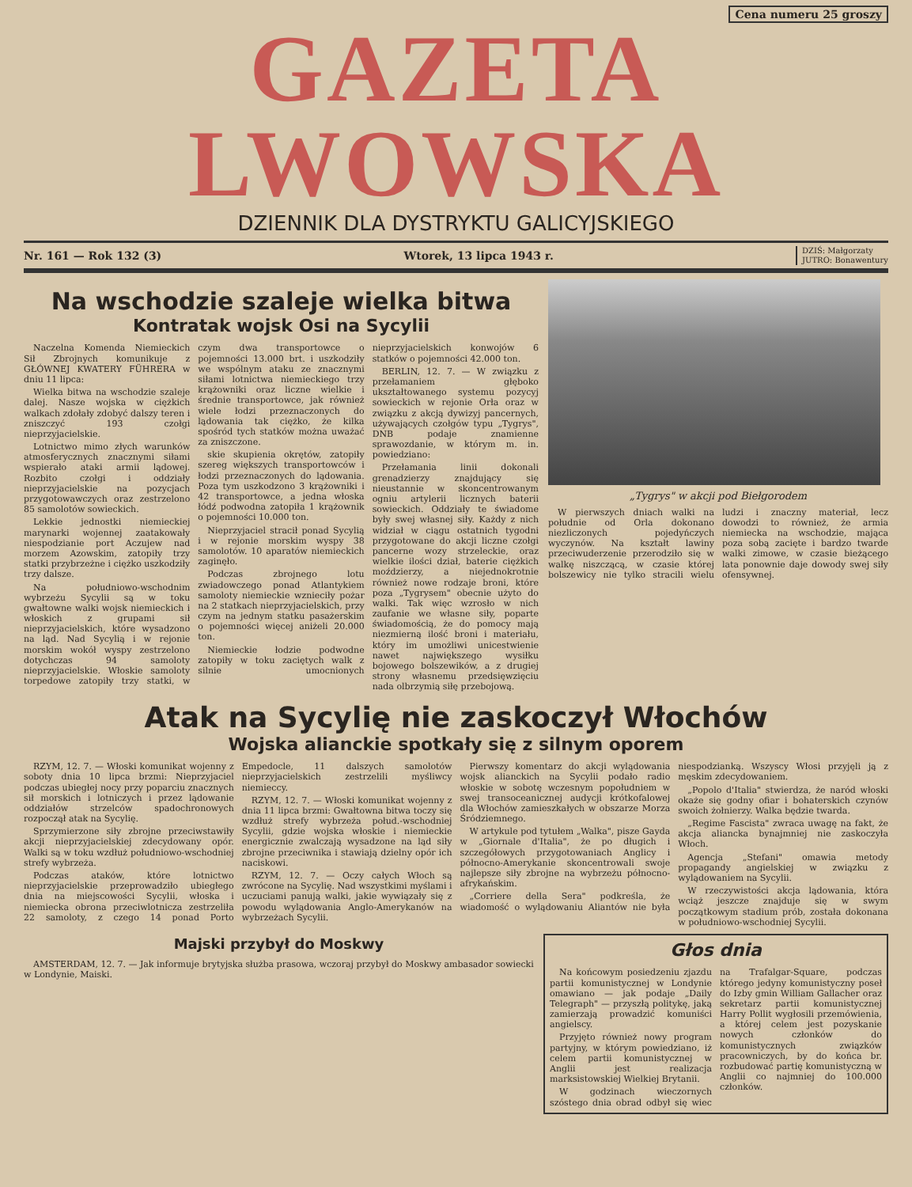Cena numeru 25 groszy
GAZETA LWOWSKA
DZIENNIK DLA DYSTRYKTU GALICYJSKIEGO
Nr. 161 — Rok 132 (3) Wtorek, 13 lipca 1943 r. DZIŚ: Małgorzaty
JUTRO: Bonawentury
Na wschodzie szaleje wielka bitwa
Kontratak wojsk Osi na Sycylii
Naczelna Komenda Niemieckich Sił Zbrojnych komunikuje z GŁÓWNEJ KWATERY FÜHRERA w dniu 11 lipca:
Wielka bitwa na wschodzie szaleje dalej. Nasze wojska w ciężkich walkach zdołały zdobyć dalszy teren i zniszczyć 193 czołgi nieprzyjacielskie.
Lotnictwo mimo złych warunków atmosferycznych znacznymi siłami wspierało ataki armii lądowej. Rozbito czołgi i oddziały nieprzyjacielskie na pozycjach przygotowawczych oraz zestrzelono 85 samolotów sowieckich.
Lekkie jednostki niemieckiej marynarki wojennej zaatakowały niespodzianie port Aczujew nad morzem Azowskim, zatopiły trzy statki przybrzeżne i ciężko uszkodziły trzy dalsze.
Na południowo-wschodnim wybrzeżu Sycylii są w toku gwałtowne walki wojsk niemieckich i włoskich z grupami sił nieprzyjacielskich, które wysadzono na ląd. Nad Sycylią i w rejonie morskim wokół wyspy zestrzelono dotychczas 94 samoloty nieprzyjacielskie. Włoskie samoloty torpedowe zatopiły trzy statki, w czym dwa transportowce o pojemności 13.000 brt. i uszkodziły we wspólnym ataku ze znacznymi siłami lotnictwa niemieckiego trzy krążowniki oraz liczne wielkie i średnie transportowce, jak również wiele łodzi przeznaczonych do lądowania tak ciężko, że kilka spośród tych statków można uważać za zniszczone.
skie skupienia okrętów, zatopiły szereg większych transportowców i łodzi przeznaczonych do lądowania. Poza tym uszkodzono 3 krążowniki i 42 transportowce, a jedna włoska łódź podwodna zatopiła 1 krążownik o pojemności 10.000 ton.
Nieprzyjaciel stracił ponad Sycylią i w rejonie morskim wyspy 38 samolotów. 10 aparatów niemieckich zaginęło.
Podczas zbrojnego lotu zwiadowczego ponad Atlantykiem samoloty niemieckie wznieciły pożar na 2 statkach nieprzyjacielskich, przy czym na jednym statku pasażerskim o pojemności więcej aniżeli 20.000 ton.
Niemieckie łodzie podwodne zatopiły w toku zaciętych walk z silnie umocnionych nieprzyjacielskich konwojów 6 statków o pojemności 42.000 ton.
BERLIN, 12. 7. — W związku z przełamaniem głęboko ukształtowanego systemu pozycyj sowieckich w rejonie Orła oraz w związku z akcją dywizyj pancernych, używających czołgów typu „Tygrys", DNB podaje znamienne sprawozdanie, w którym m. in. powiedziano:
Przełamania linii dokonali grenadzierzy znajdujący się nieustannie w skoncentrowanym ogniu artylerii licznych baterii sowieckich. Oddziały te świadome były swej własnej siły. Każdy z nich widział w ciągu ostatnich tygodni przygotowane do akcji liczne czołgi pancerne wozy strzeleckie, oraz wielkie ilości dział, baterie ciężkich moździerzy, a niejednokrotnie również nowe rodzaje broni, które poza „Tygrysem" obecnie użyto do walki. Tak więc wzrosło w nich zaufanie we własne siły, poparte świadomością, że do pomocy mają niezmierną ilość broni i materiału, który im umożliwi unicestwienie nawet największego wysiłku bojowego bolszewików, a z drugiej strony własnemu przedsięwzięciu nada olbrzymią siłę przebojową.
„Tygrys" w akcji pod Biełgorodem
W pierwszych dniach walki na południe od Orla dokonano niezliczonych pojedyńczych wyczynów. Na kształt lawiny przeciwuderzenie przerodziło się w walkę niszczącą, w czasie której bolszewicy nie tylko stracili wielu ludzi i znaczny materiał, lecz dowodzi to również, że armia niemiecka na wschodzie, mająca poza sobą zacięte i bardzo twarde walki zimowe, w czasie bieżącego lata ponownie daje dowody swej siły ofensywnej.
Atak na Sycylię nie zaskoczył Włochów
Wojska alianckie spotkały się z silnym oporem
RZYM, 12. 7. — Włoski komunikat wojenny z soboty dnia 10 lipca brzmi: Nieprzyjaciel podczas ubiegłej nocy przy poparciu znacznych sił morskich i lotniczych i przez lądowanie oddziałów strzelców spadochronowych rozpoczął atak na Sycylię.
Sprzymierzone siły zbrojne przeciwstawiły akcji nieprzyjacielskiej zdecydowany opór. Walki są w toku wzdłuż południowo-wschodniej strefy wybrzeża.
Podczas ataków, które lotnictwo nieprzyjacielskie przeprowadziło ubiegłego dnia na miejscowości Sycylii, włoska i niemiecka obrona przeciwlotnicza zestrzeliła 22 samoloty, z czego 14 ponad Porto Empedocle, 11 dalszych samolotów nieprzyjacielskich zestrzelili myśliwcy niemieccy.
RZYM, 12. 7. — Włoski komunikat wojenny z dnia 11 lipca brzmi: Gwałtowna bitwa toczy się wzdłuż strefy wybrzeża połud.-wschodniej Sycylii, gdzie wojska włoskie i niemieckie energicznie zwalczają wysadzone na ląd siły zbrojne przeciwnika i stawiają dzielny opór ich naciskowi.
RZYM, 12. 7. — Oczy całych Włoch są zwrócone na Sycylię. Nad wszystkimi myślami i uczuciami panują walki, jakie wywiązały się z powodu wylądowania Anglo-Amerykanów na wybrzeżach Sycylii.
Pierwszy komentarz do akcji wylądowania wojsk alianckich na Sycylii podało radio włoskie w sobotę wczesnym popołudniem w swej transoceanicznej audycji krótkofalowej dla Włochów zamieszkałych w obszarze Morza Śródziemnego.
W artykule pod tytułem „Walka", pisze Gayda w „Giornale d'Italia", że po długich i szczegółowych przygotowaniach Anglicy i północno-Amerykanie skoncentrowali swoje najlepsze siły zbrojne na wybrzeżu północno-afrykańskim.
„Corriere della Sera" podkreśla, że wiadomość o wylądowaniu Aliantów nie była niespodzianką. Wszyscy Włosi przyjęli ją z męskim zdecydowaniem.
„Popolo d'Italia" stwierdza, że naród włoski okaże się godny ofiar i bohaterskich czynów swoich żołnierzy. Walka będzie twarda.
„Regime Fascista" zwraca uwagę na fakt, że akcja aliancka bynajmniej nie zaskoczyła Włoch.
Agencja „Stefani" omawia metody propagandy angielskiej w związku z wylądowaniem na Sycylii.
W rzeczywistości akcja lądowania, która wciąż jeszcze znajduje się w swym początkowym stadium prób, została dokonana w południowo-wschodniej Sycylii.
Majski przybył do Moskwy
AMSTERDAM, 12. 7. — Jak informuje brytyjska służba prasowa, wczoraj przybył do Moskwy ambasador sowiecki w Londynie, Maiski.
Głos dnia
Na końcowym posiedzeniu zjazdu partii komunistycznej w Londynie omawiano — jak podaje „Daily Telegraph" — przyszłą politykę, jaką zamierzają prowadzić komuniści angielscy.
Przyjęto również nowy program partyjny, w którym powiedziano, iż celem partii komunistycznej w Anglii jest realizacja marksistowskiej Wielkiej Brytanii.
W godzinach wieczornych szóstego dnia obrad odbył się wiec na Trafalgar-Square, podczas którego jedyny komunistyczny poseł do Izby gmin William Gallacher oraz sekretarz partii komunistycznej Harry Pollit wygłosili przemówienia, a której celem jest pozyskanie nowych członków do komunistycznych związków pracowniczych, by do końca br. rozbudować partię komunistyczną w Anglii co najmniej do 100.000 członków.